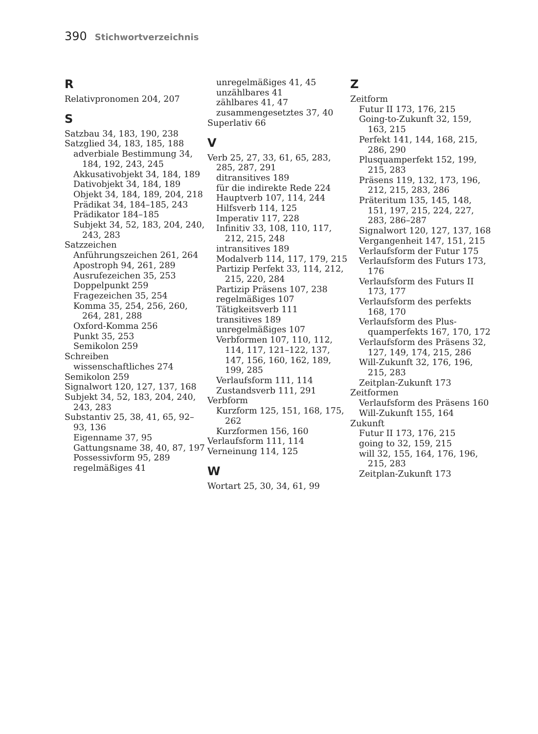390 Stichwortverzeichnis
R
Relativpronomen 204, 207
S
Satzbau 34, 183, 190, 238
Satzglied 34, 183, 185, 188
adverbiale Bestimmung 34, 184, 192, 243, 245
Akkusativobjekt 34, 184, 189
Dativobjekt 34, 184, 189
Objekt 34, 184, 189, 204, 218
Prädikat 34, 184–185, 243
Prädikator 184–185
Subjekt 34, 52, 183, 204, 240, 243, 283
Satzzeichen
Anführungszeichen 261, 264
Apostroph 94, 261, 289
Ausrufezeichen 35, 253
Doppelpunkt 259
Fragezeichen 35, 254
Komma 35, 254, 256, 260, 264, 281, 288
Oxford-Komma 256
Punkt 35, 253
Semikolon 259
Schreiben
wissenschaftliches 274
Semikolon 259
Signalwort 120, 127, 137, 168
Subjekt 34, 52, 183, 204, 240, 243, 283
Substantiv 25, 38, 41, 65, 92–93, 136
Eigenname 37, 95
Gattungsname 38, 40, 87, 197
Possessivform 95, 289
regelmäßiges 41
unregelmäßiges 41, 45
unzählbares 41
zählbares 41, 47
zusammengesetztes 37, 40
Superlativ 66
V
Verb 25, 27, 33, 61, 65, 283, 285, 287, 291
ditransitives 189
für die indirekte Rede 224
Hauptverb 107, 114, 244
Hilfsverb 114, 125
Imperativ 117, 228
Infinitiv 33, 108, 110, 117, 212, 215, 248
intransitives 189
Modalverb 114, 117, 179, 215
Partizip Perfekt 33, 114, 212, 215, 220, 284
Partizip Präsens 107, 238
regelmäßiges 107
Tätigkeitsverb 111
transitives 189
unregelmäßiges 107
Verbformen 107, 110, 112, 114, 117, 121–122, 137, 147, 156, 160, 162, 189, 199, 285
Verlaufsform 111, 114
Zustandsverb 111, 291
Verbform
Kurzform 125, 151, 168, 175, 262
Kurzformen 156, 160
Verlaufsform 111, 114
Verneinung 114, 125
W
Wortart 25, 30, 34, 61, 99
Z
Zeitform
Futur II 173, 176, 215
Going-to-Zukunft 32, 159, 163, 215
Perfekt 141, 144, 168, 215, 286, 290
Plusquamperfekt 152, 199, 215, 283
Präsens 119, 132, 173, 196, 212, 215, 283, 286
Präteritum 135, 145, 148, 151, 197, 215, 224, 227, 283, 286–287
Signalwort 120, 127, 137, 168
Vergangenheit 147, 151, 215
Verlaufsform der Futur 175
Verlaufsform des Futurs 173, 176
Verlaufsform des Futurs II 173, 177
Verlaufsform des perfekts 168, 170
Verlaufsform des Plus-quamperfekts 167, 170, 172
Verlaufsform des Präsens 32, 127, 149, 174, 215, 286
Will-Zukunft 32, 176, 196, 215, 283
Zeitplan-Zukunft 173
Zeitformen
Verlaufsform des Präsens 160
Will-Zukunft 155, 164
Zukunft
Futur II 173, 176, 215
going to 32, 159, 215
will 32, 155, 164, 176, 196, 215, 283
Zeitplan-Zukunft 173